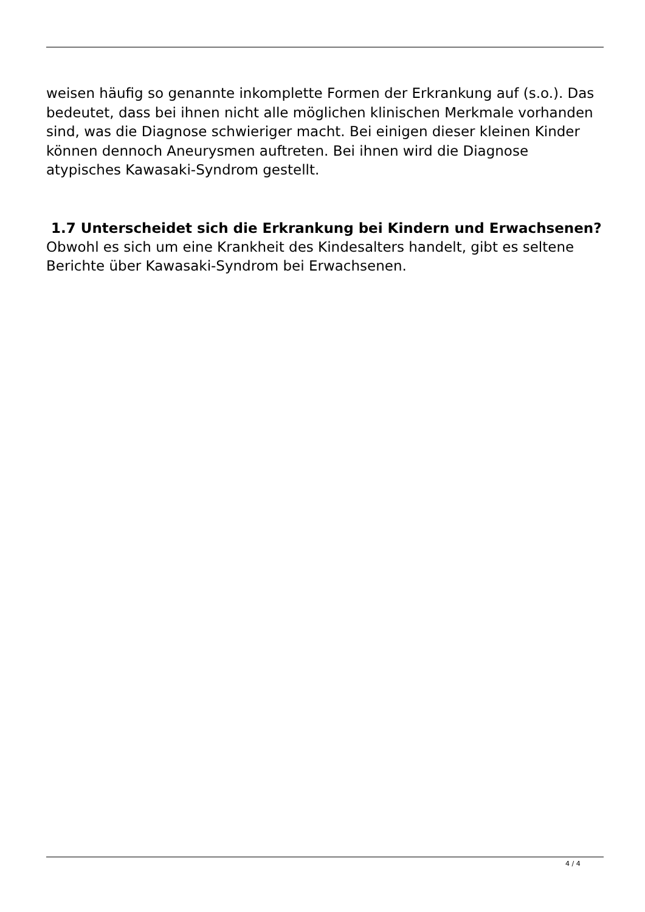weisen häufig so genannte inkomplette Formen der Erkrankung auf (s.o.). Das bedeutet, dass bei ihnen nicht alle möglichen klinischen Merkmale vorhanden sind, was die Diagnose schwieriger macht. Bei einigen dieser kleinen Kinder können dennoch Aneurysmen auftreten. Bei ihnen wird die Diagnose atypisches Kawasaki-Syndrom gestellt.
1.7 Unterscheidet sich die Erkrankung bei Kindern und Erwachsenen?
Obwohl es sich um eine Krankheit des Kindesalters handelt, gibt es seltene Berichte über Kawasaki-Syndrom bei Erwachsenen.
4 / 4